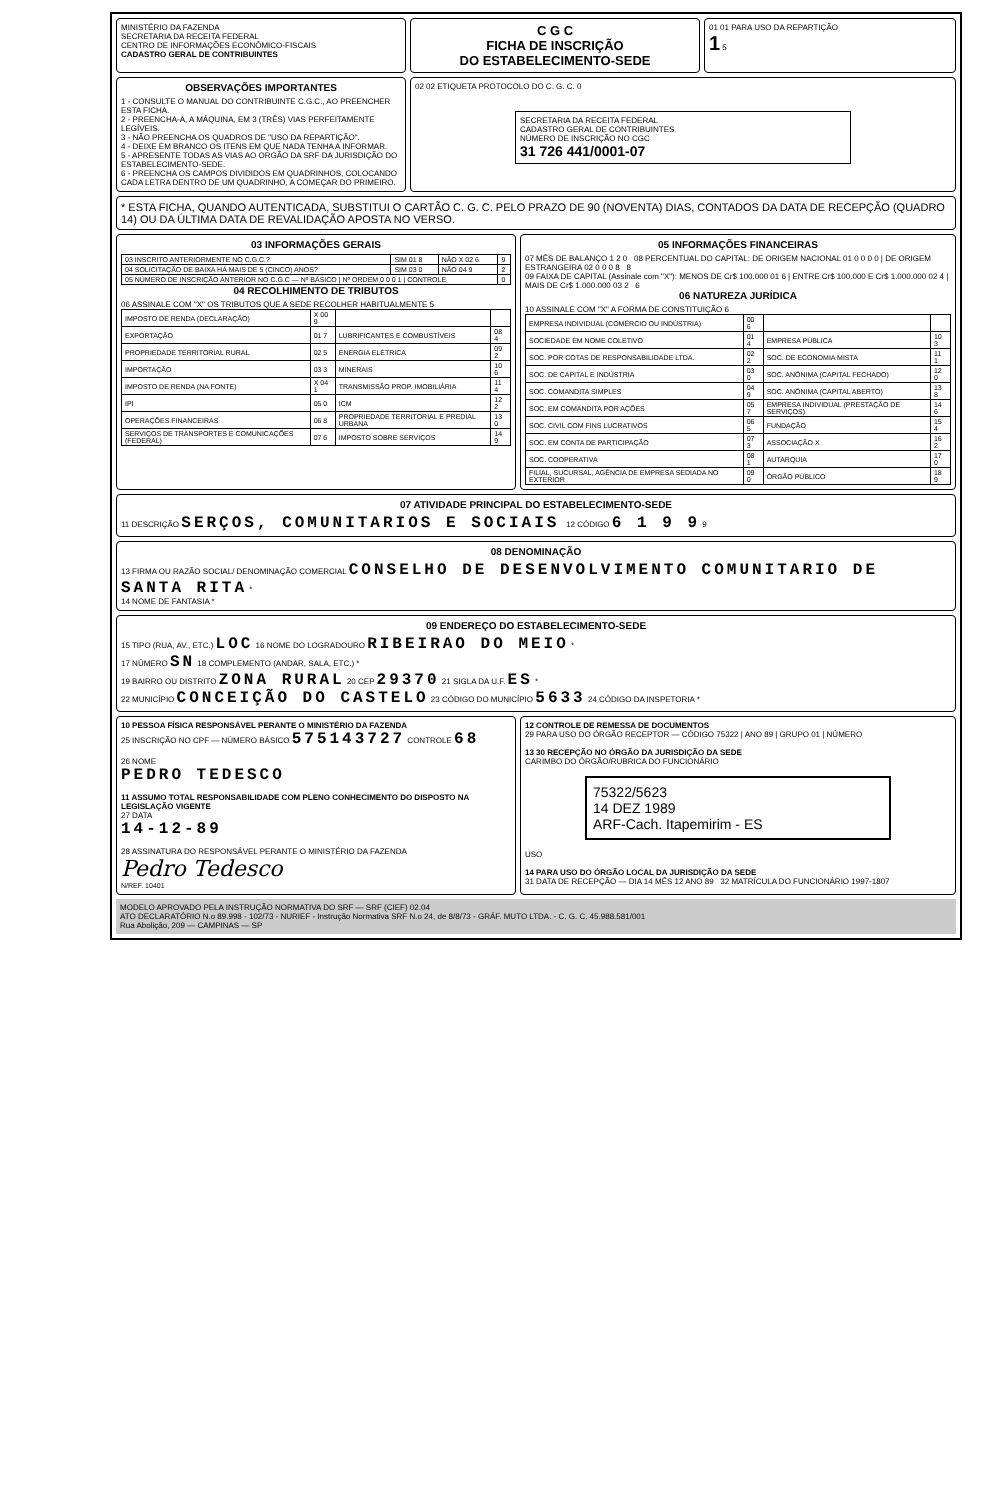MINISTÉRIO DA FAZENDA
SECRETARIA DA RECEITA FEDERAL
CENTRO DE INFORMAÇÕES ECONÔMICO-FISCAIS
CADASTRO GERAL DE CONTRIBUINTES
C G C
FICHA DE INSCRIÇÃO
DO ESTABELECIMENTO-SEDE
01 01 PARA USO DA REPARTIÇÃO
1 5
OBSERVAÇÕES IMPORTANTES
1 - CONSULTE O MANUAL DO CONTRIBUINTE C.G.C., AO PREENCHER ESTA FICHA.
2 - PREENCHA-A, A MÁQUINA, EM 3 (TRÊS) VIAS PERFEITAMENTE LEGÍVEIS.
3 - NÃO PREENCHA OS QUADROS DE "USO DA REPARTIÇÃO".
4 - DEIXE EM BRANCO OS ITENS EM QUE NADA TENHA A INFORMAR.
5 - APRESENTE TODAS AS VIAS AO ORGÃO DA SRF DA JURISDIÇÃO DO ESTABELECIMENTO-SEDE.
6 - PREENCHA OS CAMPOS DIVIDIDOS EM QUADRINHOS, COLOCANDO CADA LETRA DENTRO DE UM QUADRINHO, A COMEÇAR DO PRIMEIRO.
02 02 ETIQUETA PROTOCOLO DO C. G. C. 0
SECRETARIA DA RECEITA FEDERAL
CADASTRO GERAL DE CONTRIBUINTES
NÚMERO DE INSCRIÇÃO NO CGC
31 726 441/0001-07
* ESTA FICHA, QUANDO AUTENTICADA, SUBSTITUI O CARTÃO C. G. C. PELO PRAZO DE 90 (NOVENTA) DIAS, CONTADOS DA DATA DE RECEPÇÃO (QUADRO 14) OU DA ÚLTIMA DATA DE REVALIDAÇÃO APOSTA NO VERSO.
03 INFORMAÇÕES GERAIS
| 03 INSCRITO ANTERIORMENTE NO C.G.C.? | SIM 01 8 | NÃO X 02 6 | 9 |
| 04 SOLICITAÇÃO DE BAIXA HÁ MAIS DE 5 (CINCO) ANOS? | SIM 03 0 | NÃO 04 9 | 2 |
| 05 NÚMERO DE INSCRIÇÃO ANTERIOR NO C.G.C — Nº BÁSICO / Nº ORDEM 0 0 0 1 / CONTROLE | | | 0 |
04 RECOLHIMENTO DE TRIBUTOS
06 ASSINALE COM "X" OS TRIBUTOS QUE A SEDE RECOLHER HABITUALMENTE 5
| IMPOSTO DE RENDA (DECLARAÇÃO) | X 00 9 | | |
| EXPORTAÇÃO | 01 7 | LUBRIFICANTES E COMBUSTÍVEIS | 08 4 |
| PROPRIEDADE TERRITORIAL RURAL | 02 5 | ENERGIA ELÉTRICA | 09 2 |
| IMPORTAÇÃO | 03 3 | MINERAIS | 10 6 |
| IMPOSTO DE RENDA (NA FONTE) | X 04 1 | TRANSMISSÃO PROP. IMOBILIÁRIA | 11 4 |
| IPI | 05 0 | ICM | 12 2 |
| OPERAÇÕES FINANCEIRAS | 06 8 | PROPRIEDADE TERRITORIAL E PREDIAL URBANA | 13 0 |
| SERVIÇOS DE TRANSPORTES E COMUNICAÇÕES (FEDERAL) | 07 6 | IMPOSTO SOBRE SERVIÇOS | 14 9 |
05 INFORMAÇÕES FINANCEIRAS
07 MÊS DE BALANÇO 1 2 0 08 PERCENTUAL DO CAPITAL: DE ORIGEM NACIONAL 01 0 0 0 0 | DE ORIGEM ESTRANGEIRA 02 0 0 0 8 8
09 FAIXA DE CAPITAL (Assinale com "X"): MENOS DE Cr$ 100.000 01 6 | ENTRE Cr$ 100.000 E Cr$ 1.000.000 02 4 | MAIS DE Cr$ 1.000.000 03 2 6
06 NATUREZA JURÍDICA
10 ASSINALE COM "X" A FORMA DE CONSTITUIÇÃO 6
| EMPRESA INDIVIDUAL (COMÉRCIO OU INDÚSTRIA) | 00 6 | | |
| SOCIEDADE EM NOME COLETIVO | 01 4 | EMPRESA PÚBLICA | 10 3 |
| SOC. POR COTAS DE RESPONSABILIDADE LTDA. | 02 2 | SOC. DE ECONOMIA MISTA | 11 1 |
| SOC. DE CAPITAL E INDÚSTRIA | 03 0 | SOC. ANÔNIMA (CAPITAL FECHADO) | 12 0 |
| SOC. COMANDITA SIMPLES | 04 9 | SOC. ANÔNIMA (CAPITAL ABERTO) | 13 8 |
| SOC. EM COMANDITA POR AÇÕES | 05 7 | EMPRESA INDIVIDUAL (PRESTAÇÃO DE SERVIÇOS) | 14 6 |
| SOC. CIVIL COM FINS LUCRATIVOS | 06 5 | FUNDAÇÃO | 15 4 |
| SOC. EM CONTA DE PARTICIPAÇÃO | 07 3 | ASSOCIAÇÃO X | 16 2 |
| SOC. COOPERATIVA | 08 1 | AUTARQUIA | 17 0 |
| FILIAL, SUCURSAL, AGÊNCIA DE EMPRESA SEDIADA NO EXTERIOR | 09 0 | ÓRGÃO PÚBLICO | 18 9 |
07 ATIVIDADE PRINCIPAL DO ESTABELECIMENTO-SEDE
11 DESCRIÇÃO SERÇOS, COMUNITARIOS E SOCIAIS 12 CÓDIGO 6 1 9 9 9
08 DENOMINAÇÃO
13 FIRMA OU RAZÃO SOCIAL/ DENOMINAÇÃO COMERCIAL CONSELHO DE DESENVOLVIMENTO COMUNITARIO DE SANTA RITA *
14 NOME DE FANTASIA *
09 ENDEREÇO DO ESTABELECIMENTO-SEDE
15 TIPO (RUA, AV., ETC.) LOC 16 NOME DO LOGRADOURO RIBEIRAO DO MEIO *
17 NÚMERO SN 18 COMPLEMENTO (ANDAR, SALA, ETC.) *
19 BAIRRO OU DISTRITO ZONA RURAL 20 CEP 29370 21 SIGLA DA U.F. ES *
22 MUNICÍPIO CONCEIÇÃO DO CASTELO 23 CÓDIGO DO MUNICÍPIO 5633 24 CÓDIGO DA INSPETORIA *
10 PESSOA FÍSICA RESPONSÁVEL PERANTE O MINISTÉRIO DA FAZENDA
25 INSCRIÇÃO NO CPF — NÚMERO BÁSICO 575143727 CONTROLE 68
26 NOME
PEDRO TEDESCO
11 ASSUMO TOTAL RESPONSABILIDADE COM PLENO CONHECIMENTO DO DISPOSTO NA LEGISLAÇÃO VIGENTE
27 DATA
14-12-89
28 ASSINATURA DO RESPONSÁVEL PERANTE O MINISTÉRIO DA FAZENDA
Pedro Tedesco
N/REF. 10401
12 CONTROLE DE REMESSA DE DOCUMENTOS
29 PARA USO DO ÓRGÃO RECEPTOR — CÓDIGO 75322 | ANO 89 | GRUPO 01 | NÚMERO
13 30 RECEPÇÃO NO ÓRGÃO DA JURISDIÇÃO DA SEDE
CARIMBO DO ÓRGÃO/RUBRICA DO FUNCIONÁRIO
75322/5623
14 DEZ 1989
ARF-Cach. Itapemirim - ES
USO
14 PARA USO DO ÓRGÃO LOCAL DA JURISDIÇÃO DA SEDE
31 DATA DE RECEPÇÃO — DIA 14 MÊS 12 ANO 89 32 MATRÍCULA DO FUNCIONÁRIO 1997-1807
MODELO APROVADO PELA INSTRUÇÃO NORMATIVA DO SRF — SRF (CIEF) 02.04
ATO DECLARATÓRIO N.o 89.998 - 102/73 - NURIEF - Instrução Normativa SRF N.o 24, de 8/8/73 - GRÁF. MUTO LTDA. - C. G. C. 45.988.581/001
Rua Abolição, 209 — CAMPINAS — SP